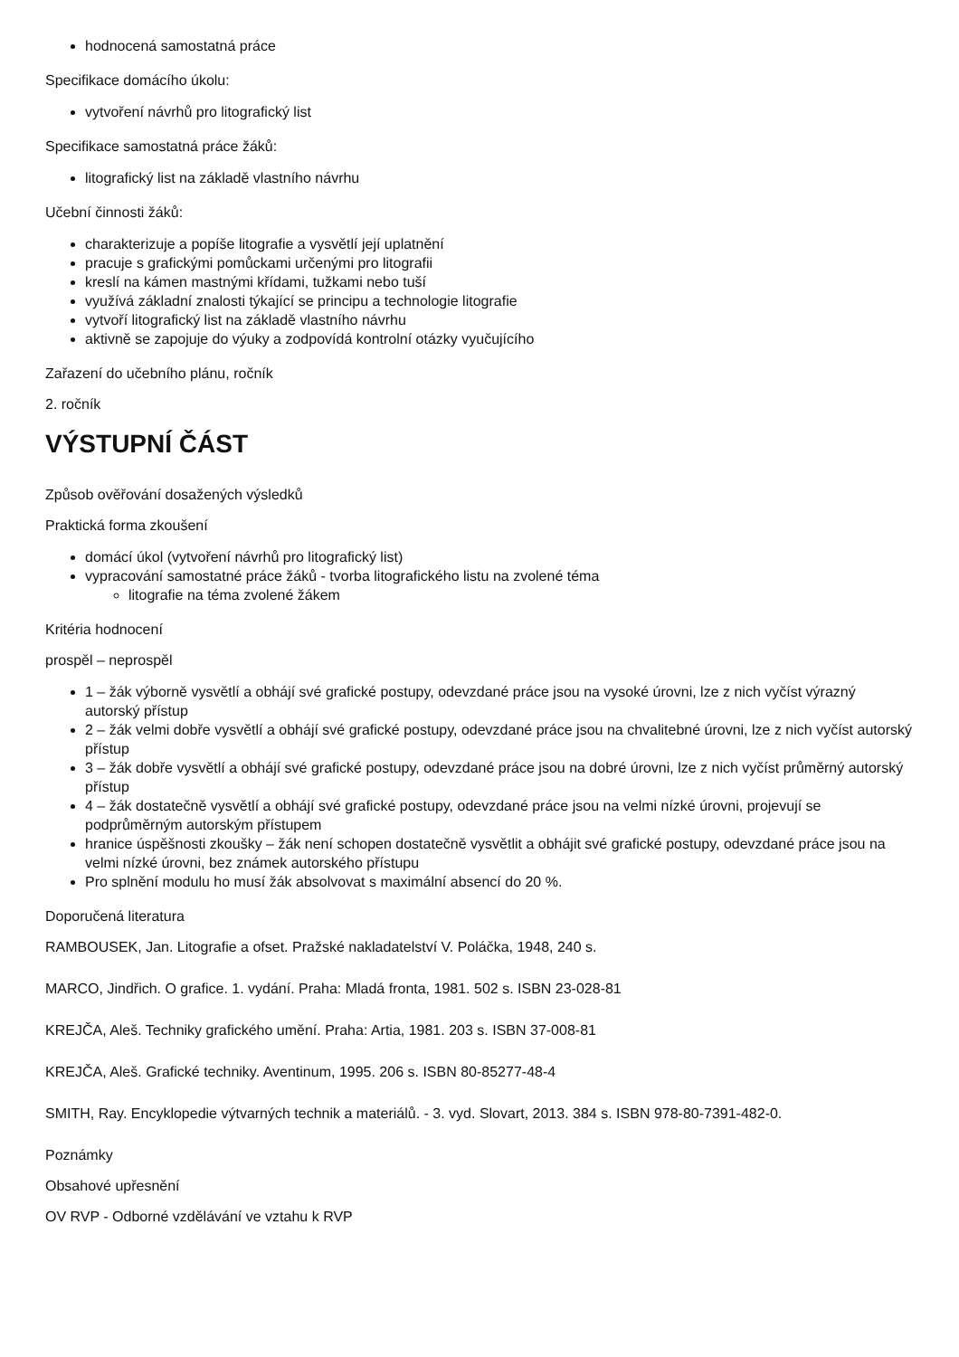hodnocená samostatná práce
Specifikace domácího úkolu:
vytvoření návrhů pro litografický list
Specifikace samostatná práce žáků:
litografický list na základě vlastního návrhu
Učební činnosti žáků:
charakterizuje a popíše litografie a vysvětlí její uplatnění
pracuje s grafickými pomůckami určenými pro litografii
kreslí na kámen mastnými křídami, tužkami nebo tuší
využívá základní znalosti týkající se principu a technologie litografie
vytvoří litografický list na základě vlastního návrhu
aktivně se zapojuje do výuky a zodpovídá kontrolní otázky vyučujícího
Zařazení do učebního plánu, ročník
2. ročník
VÝSTUPNÍ ČÁST
Způsob ověřování dosažených výsledků
Praktická forma zkoušení
domácí úkol (vytvoření návrhů pro litografický list)
vypracování samostatné práce žáků - tvorba litografického listu na zvolené téma
litografie na téma zvolené žákem
Kritéria hodnocení
prospěl – neprospěl
1 – žák výborně vysvětlí a obhájí své grafické postupy, odevzdané práce jsou na vysoké úrovni, lze z nich vyčíst výrazný autorský přístup
2 – žák velmi dobře vysvětlí a obhájí své grafické postupy, odevzdané práce jsou na chvalitebné úrovni, lze z nich vyčíst autorský přístup
3 – žák dobře vysvětlí a obhájí své grafické postupy, odevzdané práce jsou na dobré úrovni, lze z nich vyčíst průměrný autorský přístup
4 – žák dostatečně vysvětlí a obhájí své grafické postupy, odevzdané práce jsou na velmi nízké úrovni, projevují se podprůměrným autorským přístupem
hranice úspěšnosti zkoušky – žák není schopen dostatečně vysvětlit a obhájit své grafické postupy, odevzdané práce jsou na velmi nízké úrovni, bez známek autorského přístupu
Pro splnění modulu ho musí žák absolvovat s maximální absencí do 20 %.
Doporučená literatura
RAMBOUSEK, Jan. Litografie a ofset. Pražské nakladatelství V. Poláčka, 1948, 240 s.
MARCO, Jindřich. O grafice. 1. vydání. Praha: Mladá fronta, 1981. 502 s. ISBN 23-028-81
KREJČA, Aleš. Techniky grafického umění. Praha: Artia, 1981. 203 s. ISBN 37-008-81
KREJČA, Aleš. Grafické techniky. Aventinum, 1995. 206 s. ISBN 80-85277-48-4
SMITH, Ray. Encyklopedie výtvarných technik a materiálů. - 3. vyd. Slovart, 2013. 384 s. ISBN 978-80-7391-482-0.
Poznámky
Obsahové upřesnění
OV RVP - Odborné vzdělávání ve vztahu k RVP